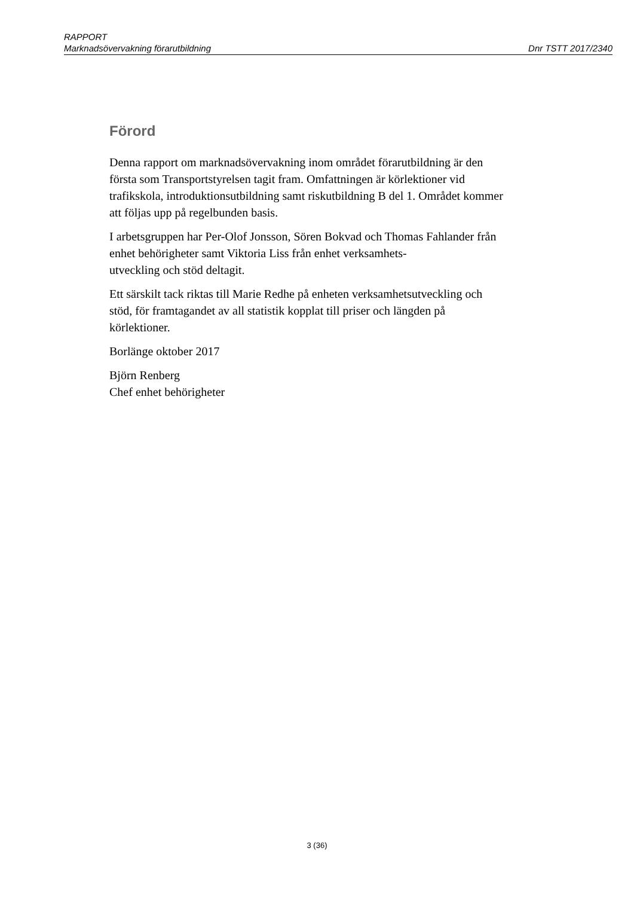RAPPORT
Marknadsövervakning förarutbildning Dnr TSTT 2017/2340
Förord
Denna rapport om marknadsövervakning inom området förarutbildning är den första som Transportstyrelsen tagit fram. Omfattningen är körlektioner vid trafikskola, introduktionsutbildning samt riskutbildning B del 1. Området kommer att följas upp på regelbunden basis.
I arbetsgruppen har Per-Olof Jonsson, Sören Bokvad och Thomas Fahlander från enhet behörigheter samt Viktoria Liss från enhet verksamhets-
utveckling och stöd deltagit.
Ett särskilt tack riktas till Marie Redhe på enheten verksamhetsutveckling och stöd, för framtagandet av all statistik kopplat till priser och längden på körlektioner.
Borlänge oktober 2017
Björn Renberg
Chef enhet behörigheter
3 (36)